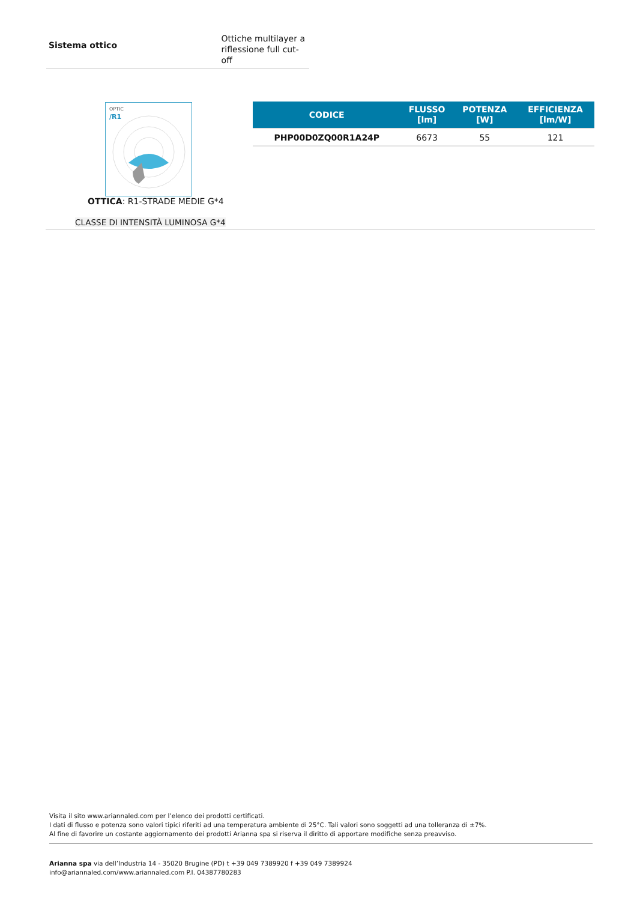Sistema ottico
Ottiche multilayer a
riflessione full cut-off
OPTIC
/R1
OTTICA: R1-STRADE MEDIE G*4
CLASSE DI INTENSITÀ LUMINOSA G*4
| CODICE | FLUSSO [lm] | POTENZA [W] | EFFICIENZA [lm/W] |
| --- | --- | --- | --- |
| PHP00D0ZQ00R1A24P | 6673 | 55 | 121 |
Visita il sito www.ariannaled.com per l’elenco dei prodotti certificati.
I dati di flusso e potenza sono valori tipici riferiti ad una temperatura ambiente di 25°C. Tali valori sono soggetti ad una tolleranza di ±7%.
Al fine di favorire un costante aggiornamento dei prodotti Arianna spa si riserva il diritto di apportare modifiche senza preavviso.
Arianna spa via dell’Industria 14 - 35020 Brugine (PD) t +39 049 7389920 f +39 049 7389924
info@ariannaled.com/www.ariannaled.com P.I. 04387780283